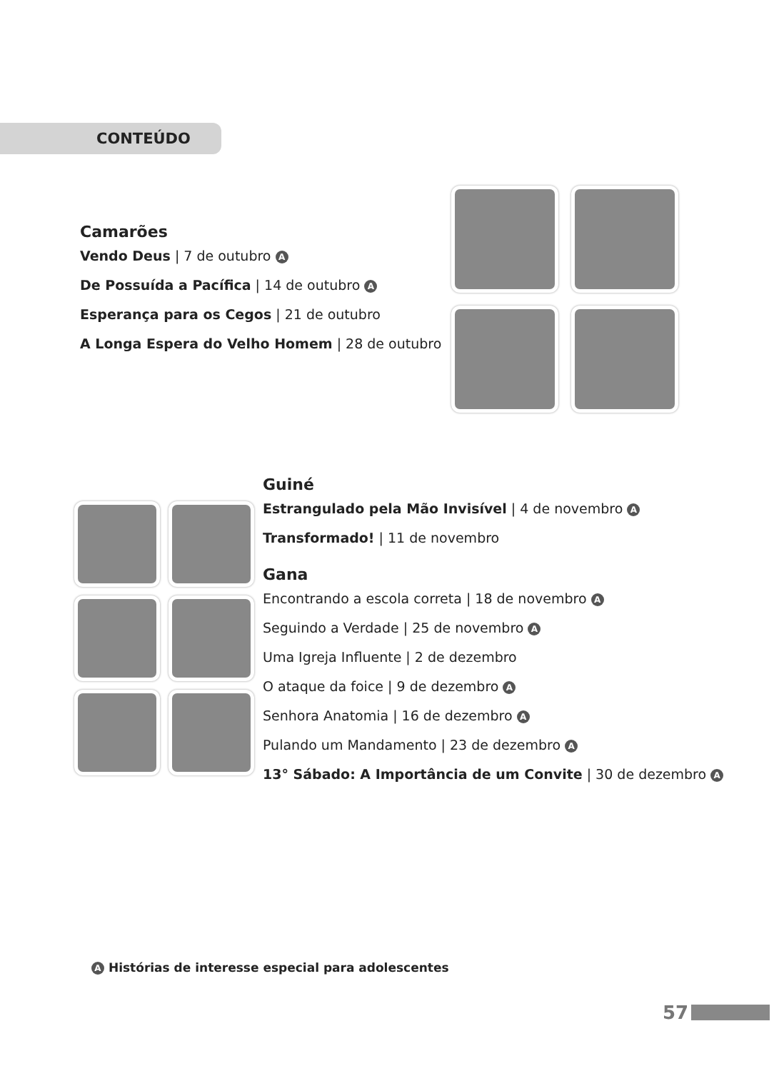CONTEÚDO
Camarões
Vendo Deus | 7 de outubro A
De Possuída a Pacífica | 14 de outubro A
Esperança para os Cegos | 21 de outubro
A Longa Espera do Velho Homem | 28 de outubro
Guiné
Estrangulado pela Mão Invisível | 4 de novembro A
Transformado! | 11 de novembro
Gana
Encontrando a escola correta | 18 de novembro A
Seguindo a Verdade | 25 de novembro A
Uma Igreja Influente | 2 de dezembro
O ataque da foice | 9 de dezembro A
Senhora Anatomia | 16 de dezembro A
Pulando um Mandamento | 23 de dezembro A
13° Sábado: A Importância de um Convite | 30 de dezembro A
A Histórias de interesse especial para adolescentes
57